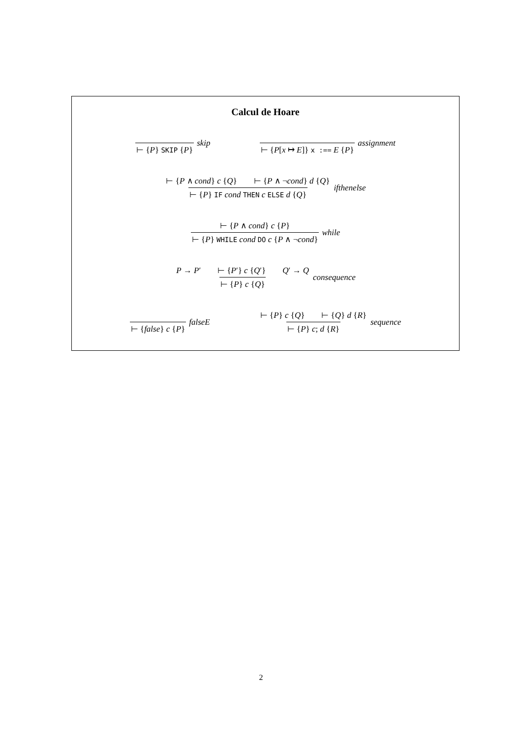Calcul de Hoare
⊢ {P} SKIP {P} skip
⊢ {P[x ↦ E]} x :== E {P} assignment
⊢ {P ∧ cond} c {Q} ⊢ {P ∧ ¬cond} d {Q} ⊢ {P} IF cond THEN c ELSE d {Q} ifthenelse
⊢ {P ∧ cond} c {P} ⊢ {P} WHILE cond DO c {P ∧ ¬cond} while
P → P′ ⊢ {P′} c {Q′} Q′ → Q ⊢ {P} c {Q} consequence
⊢ {false} c {P} falseE
⊢ {P} c {Q} ⊢ {Q} d {R} ⊢ {P} c; d {R} sequence
2